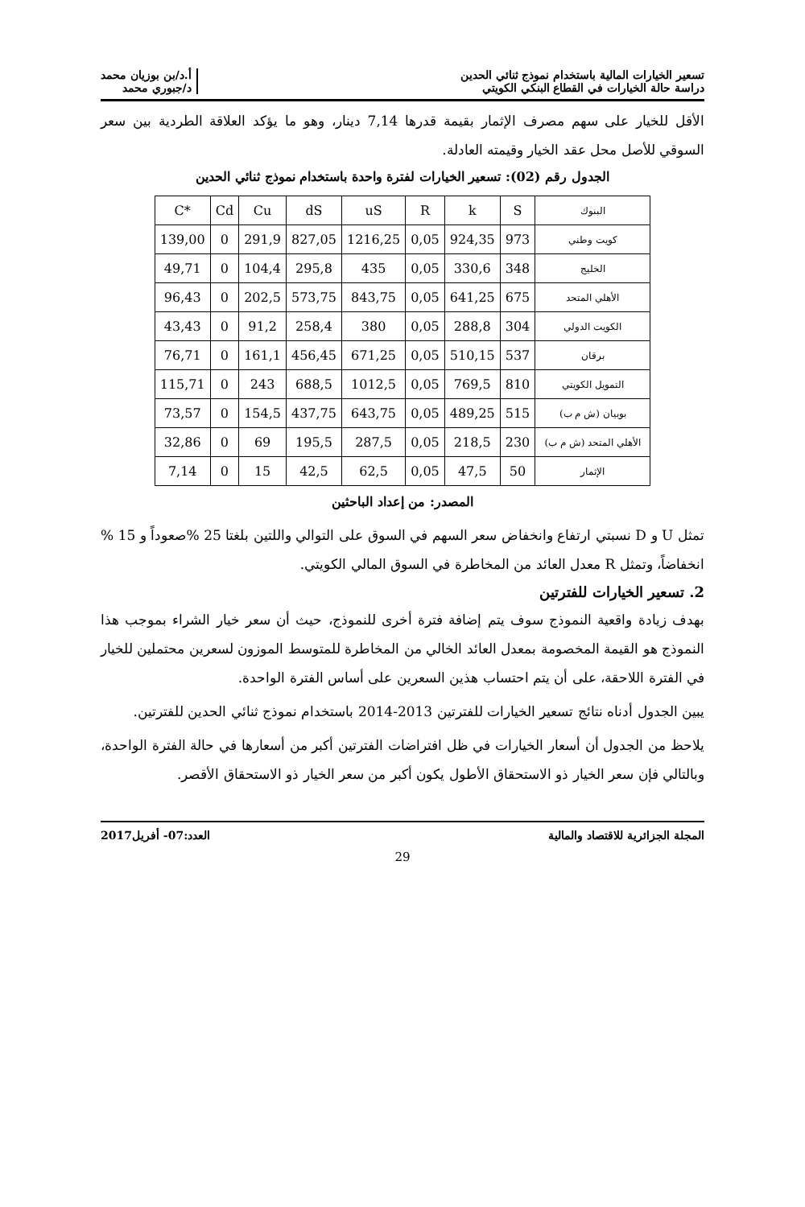تسعير الخيارات المالية باستخدام نموذج ثنائي الحدين
دراسة حالة الخيارات في القطاع البنكي الكويتي
أ.د/بن بوزيان محمد
د/جبوري محمد
الأقل للخيار على سهم مصرف الإثمار بقيمة قدرها 7,14 دينار، وهو ما يؤكد العلاقة الطردية بين سعر السوقي للأصل محل عقد الخيار وقيمته العادلة.
الجدول رقم (02): تسعير الخيارات لفترة واحدة باستخدام نموذج ثنائي الحدين
| C* | Cd | Cu | dS | uS | R | k | S | البنوك |
| --- | --- | --- | --- | --- | --- | --- | --- | --- |
| 139,00 | 0 | 291,9 | 827,05 | 1216,25 | 0,05 | 924,35 | 973 | كويت وطني |
| 49,71 | 0 | 104,4 | 295,8 | 435 | 0,05 | 330,6 | 348 | الخليج |
| 96,43 | 0 | 202,5 | 573,75 | 843,75 | 0,05 | 641,25 | 675 | الأهلي المتحد |
| 43,43 | 0 | 91,2 | 258,4 | 380 | 0,05 | 288,8 | 304 | الكويت الدولي |
| 76,71 | 0 | 161,1 | 456,45 | 671,25 | 0,05 | 510,15 | 537 | برقان |
| 115,71 | 0 | 243 | 688,5 | 1012,5 | 0,05 | 769,5 | 810 | التمويل الكويتي |
| 73,57 | 0 | 154,5 | 437,75 | 643,75 | 0,05 | 489,25 | 515 | بوبيان (ش م ب) |
| 32,86 | 0 | 69 | 195,5 | 287,5 | 0,05 | 218,5 | 230 | الأهلي المتحد (ش م ب) |
| 7,14 | 0 | 15 | 42,5 | 62,5 | 0,05 | 47,5 | 50 | الإثمار |
المصدر: من إعداد الباحثين
تمثل U و D نسبتي ارتفاع وانخفاض سعر السهم في السوق على التوالي واللتين بلغتا 25 %صعوداً و 15 % انخفاضاً، وتمثل R معدل العائد من المخاطرة في السوق المالي الكويتي.
2. تسعير الخيارات للفترتين
بهدف زيادة واقعية النموذج سوف يتم إضافة فترة أخرى للنموذج، حيث أن سعر خيار الشراء بموجب هذا النموذج هو القيمة المخصومة بمعدل العائد الخالي من المخاطرة للمتوسط الموزون لسعرين محتملين للخيار في الفترة اللاحقة، على أن يتم احتساب هذين السعرين على أساس الفترة الواحدة.
يبين الجدول أدناه نتائج تسعير الخيارات للفترتين 2013-2014 باستخدام نموذج ثنائي الحدين للفترتين.
يلاحظ من الجدول أن أسعار الخيارات في ظل افتراضات الفترتين أكبر من أسعارها في حالة الفترة الواحدة، وبالتالي فإن سعر الخيار ذو الاستحقاق الأطول يكون أكبر من سعر الخيار ذو الاستحقاق الأقصر.
المجلة الجزائرية للاقتصاد والمالية
العدد:07- أفريل2017
29